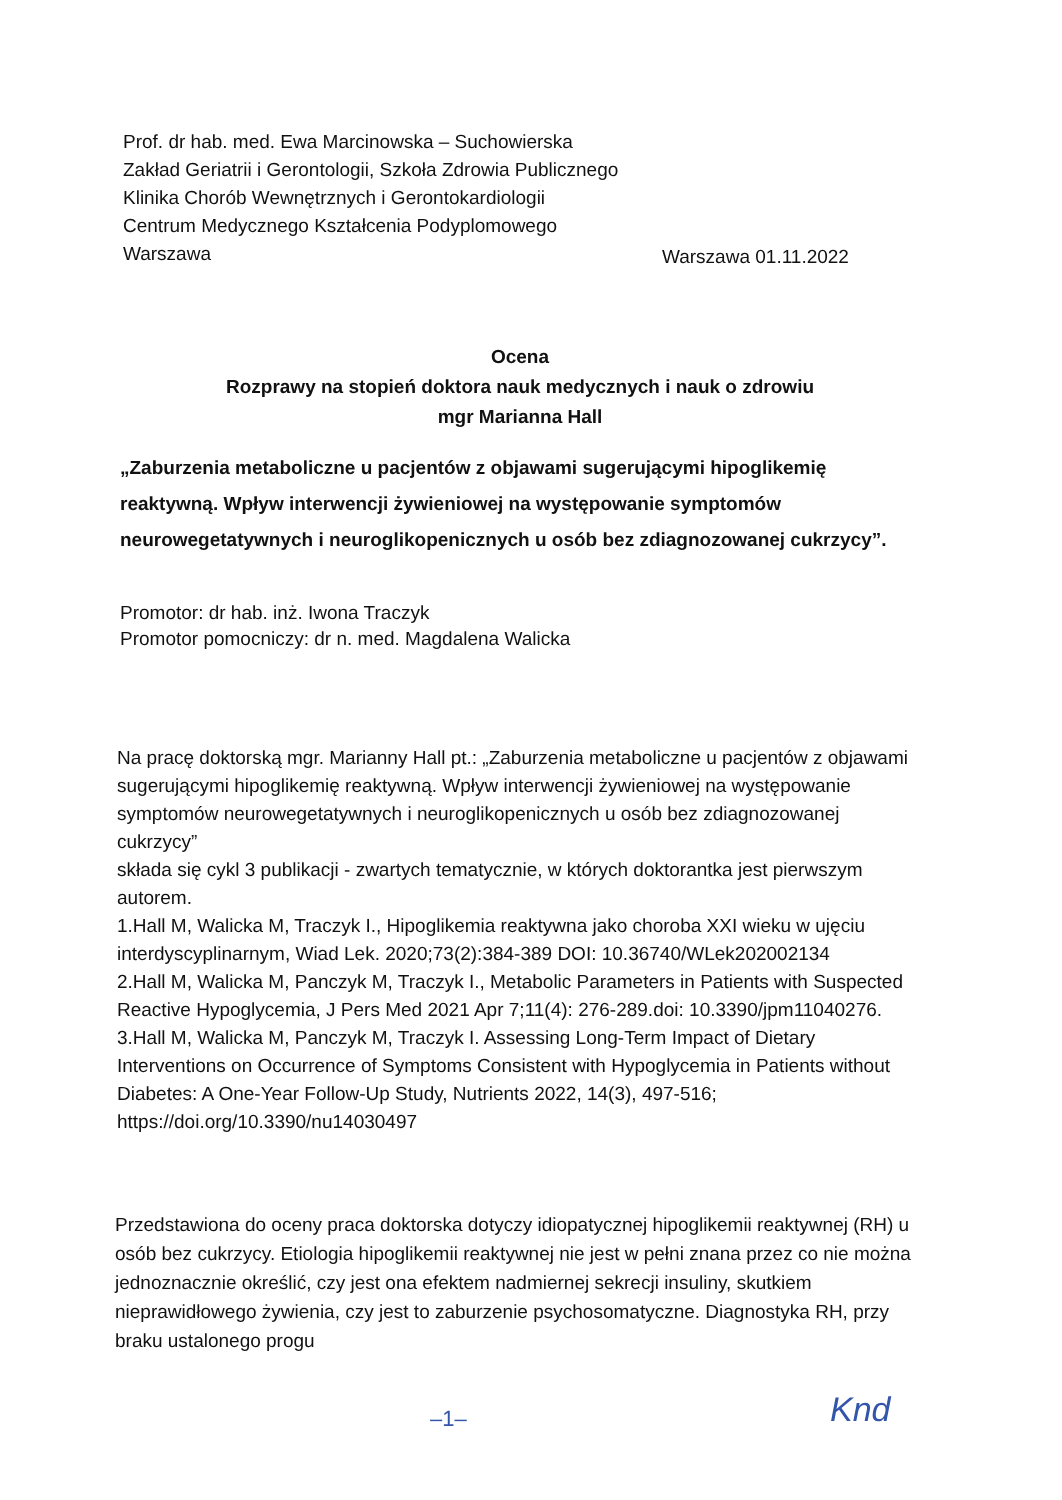Prof. dr hab. med. Ewa Marcinowska – Suchowierska
Zakład Geriatrii i Gerontologii, Szkoła Zdrowia Publicznego
Klinika Chorób Wewnętrznych i Gerontokardiologii
Centrum Medycznego Kształcenia Podyplomowego
Warszawa
Warszawa 01.11.2022
Ocena
Rozprawy na stopień doktora nauk medycznych i nauk o zdrowiu
mgr Marianna Hall
„Zaburzenia metaboliczne u pacjentów z objawami sugerującymi hipoglikemię reaktywną. Wpływ interwencji żywieniowej na występowanie symptomów neurowegetatywnych i neuroglikopenicznych u osób bez zdiagnozowanej cukrzycy”.
Promotor: dr hab. inż. Iwona Traczyk
Promotor pomocniczy: dr n. med. Magdalena Walicka
Na pracę doktorską mgr. Marianny Hall pt.: „Zaburzenia metaboliczne u pacjentów z objawami sugerującymi hipoglikemię reaktywną. Wpływ interwencji żywieniowej na występowanie symptomów neurowegetatywnych i neuroglikopenicznych u osób bez zdiagnozowanej cukrzycy”
składa się cykl 3 publikacji - zwartych tematycznie, w których doktorantka jest pierwszym autorem.
1.Hall M, Walicka M, Traczyk I., Hipoglikemia reaktywna jako choroba XXI wieku w ujęciu interdyscyplinarnym, Wiad Lek. 2020;73(2):384-389 DOI: 10.36740/WLek202002134
2.Hall M, Walicka M, Panczyk M, Traczyk I., Metabolic Parameters in Patients with Suspected Reactive Hypoglycemia, J Pers Med 2021 Apr 7;11(4): 276-289.doi: 10.3390/jpm11040276.
3.Hall M, Walicka M, Panczyk M, Traczyk I. Assessing Long-Term Impact of Dietary Interventions on Occurrence of Symptoms Consistent with Hypoglycemia in Patients without Diabetes: A One-Year Follow-Up Study, Nutrients 2022, 14(3), 497-516; https://doi.org/10.3390/nu14030497
Przedstawiona do oceny praca doktorska dotyczy idiopatycznej hipoglikemii reaktywnej (RH) u osób bez cukrzycy. Etiologia hipoglikemii reaktywnej nie jest w pełni znana przez co nie można jednoznacznie określić, czy jest ona efektem nadmiernej sekrecji insuliny, skutkiem nieprawidłowego żywienia, czy jest to zaburzenie psychosomatyczne. Diagnostyka RH, przy braku ustalonego progu
–1– Knd